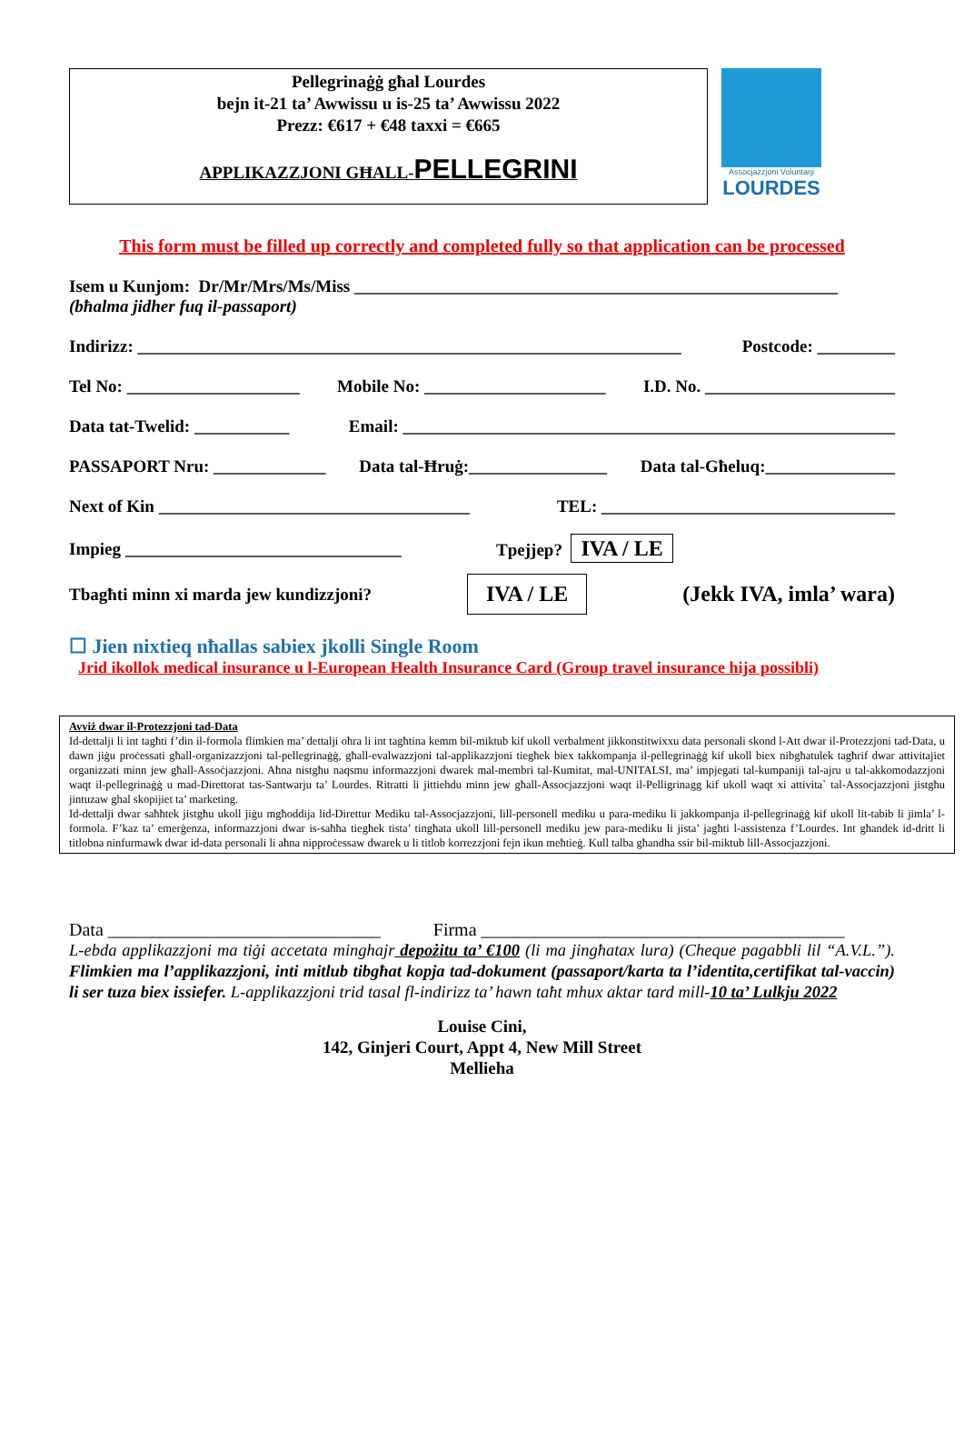Pellegrinaġġ għal Lourdes
bejn it-21 ta’ Awwissu u is-25 ta’ Awwissu 2022
Prezz: €617 + €48 taxxi = €665
APPLIKAZZJONI GĦALL-PELLEGRINI
Assocjazzjoni Voluntarji
LOURDES
This form must be filled up correctly and completed fully so that application can be processed
Isem u Kunjom: Dr/Mr/Mrs/Ms/Miss ________________________________________________________
(bħalma jidher fuq il-passaport)
Indirizz: _______________________________________________________________ Postcode: _________
Tel No: ____________________ Mobile No: _____________________ I.D. No. ______________________
Data tat-Twelid: ___________ Email: _________________________________________________________
PASSAPORT Nru: _____________ Data tal-Ħruġ:________________ Data tal-Għeluq:_______________
Next of Kin ____________________________________ TEL: __________________________________
Impieg ________________________________ Tpejjep? IVA / LE
Tbagħti minn xi marda jew kundizzjoni? IVA / LE (Jekk IVA, imla’ wara)
☐ Jien nixtieq nħallas sabiex jkolli Single Room
Jrid ikollok medical insurance u l-European Health Insurance Card (Group travel insurance hija possibli)
Avviż dwar il-Protezzjoni tad-Data
Id-dettalji li int tagħti f’din il-formola flimkien ma’ dettalji oħra li int tagħtina kemm bil-miktub kif ukoll verbalment jikkonstitwixxu data personali skond l-Att dwar il-Protezzjoni tad-Data, u dawn jiġu proċessati għall-organizazzjoni tal-pellegrinaġġ, għall-evalwazzjoni tal-applikazzjoni tiegħek biex takkompanja il-pellegrinaġġ kif ukoll biex nibgħatulek tagħrif dwar attivitajiet organizzati minn jew għall-Assoċjazzjoni. Aħna nistgħu naqsmu informazzjoni dwarek mal-membri tal-Kumitat, mal-UNITALSI, ma’ impjegati tal-kumpaniji tal-ajru u tal-akkomodazzjoni waqt il-pellegrinaġġ u mad-Direttorat tas-Santwarju ta’ Lourdes. Ritratti li jittiehdu minn jew għall-Assocjazzjoni waqt il-Pelligrinagg kif ukoll waqt xi attivita` tal-Assocjazzjoni jistgħu jintuzaw ghal skopijiet ta’ marketing.
Id-dettalji dwar saħħtek jistgħu ukoll jiġu mgħoddija lid-Direttur Mediku tal-Assocjazzjoni, lill-personell mediku u para-mediku li jakkompanja il-pellegrinaġġ kif ukoll lit-tabib li jimla’ l-formola. F’kaz ta’ emerġenza, informazzjoni dwar is-saħħa tiegħek tista’ tingħata ukoll lill-personell mediku jew para-mediku li jista’ jagħti l-assistenza f’Lourdes. Int għandek id-dritt li titlobna ninfurmawk dwar id-data personali li aħna nipproċessaw dwarek u li titlob korrezzjoni fejn ikun meħtieġ. Kull talba għandha ssir bil-miktub lill-Assocjazzjoni.
Data ______________________________ Firma ________________________________________
L-ebda applikazzjoni ma tiġi accetata minghajr depożitu ta’ €100 (li ma jingħatax lura) (Cheque pagabbli lil “A.V.L.”). Flimkien ma l’applikazzjoni, inti mitlub tibgħat kopja tad-dokument (passaport/karta ta l’identita,certifikat tal-vaccin) li ser tuza biex issiefer. L-applikazzjoni trid tasal fl-indirizz ta’ hawn taħt mhux aktar tard mill-10 ta’ Lulkju 2022
Louise Cini,
142, Ginjeri Court, Appt 4, New Mill Street
Mellieha